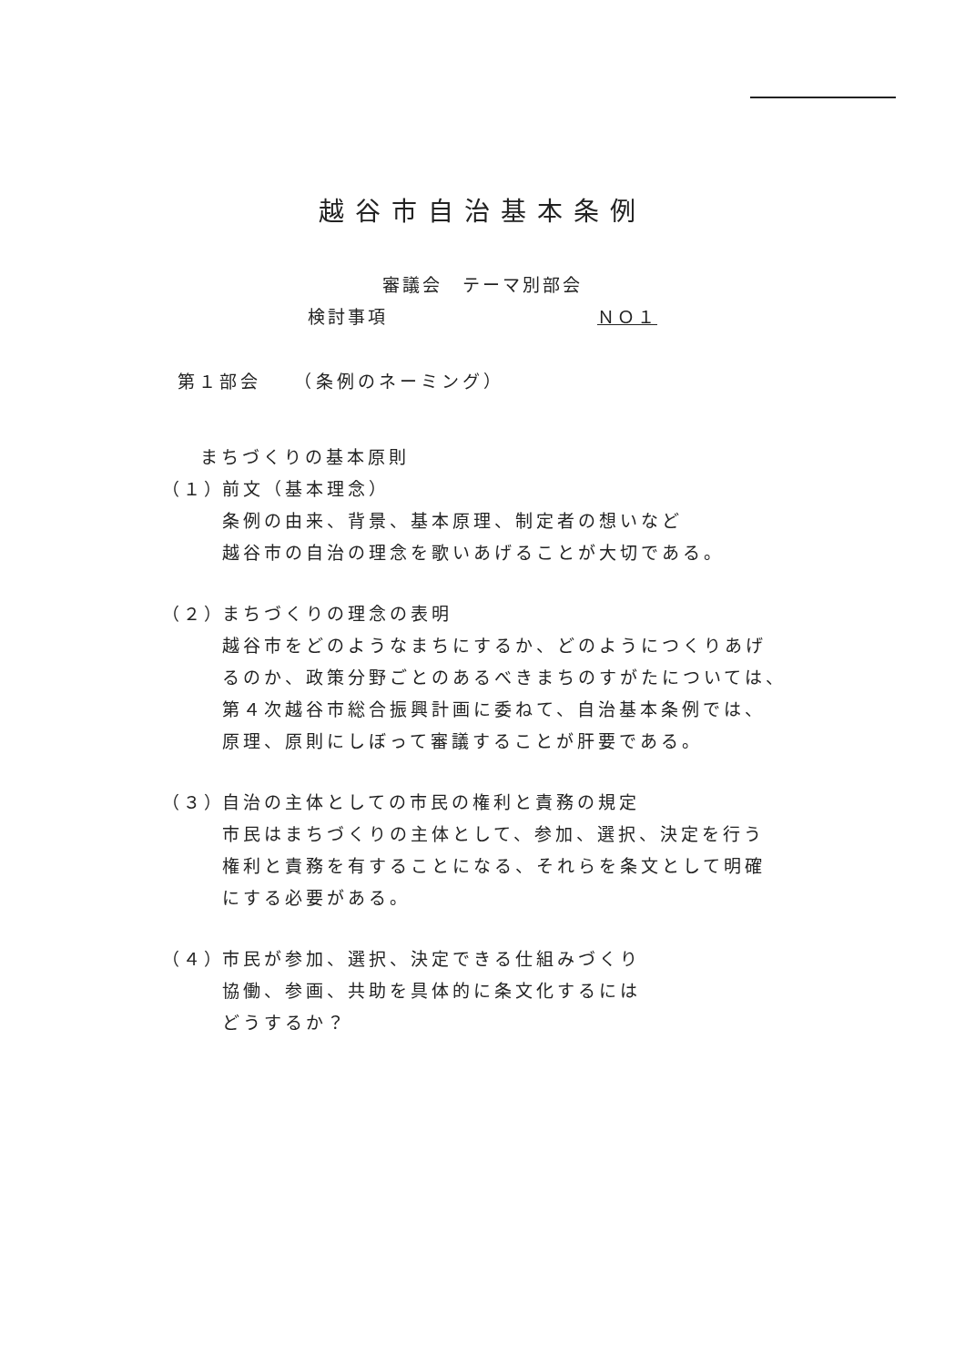越谷市自治基本条例
審議会　テーマ別部会
検討事項 ＮＯ１
第１部会　　（条例のネーミング）
まちづくりの基本原則
（１）
前文（基本理念）
条例の由来、背景、基本原理、制定者の想いなど
越谷市の自治の理念を歌いあげることが大切である。
（２）
まちづくりの理念の表明
越谷市をどのようなまちにするか、どのようにつくりあげ
るのか、政策分野ごとのあるべきまちのすがたについては、
第４次越谷市総合振興計画に委ねて、自治基本条例では、
原理、原則にしぼって審議することが肝要である。
（３）
自治の主体としての市民の権利と責務の規定
市民はまちづくりの主体として、参加、選択、決定を行う
権利と責務を有することになる、それらを条文として明確
にする必要がある。
（４）
市民が参加、選択、決定できる仕組みづくり
協働、参画、共助を具体的に条文化するには
どうするか？